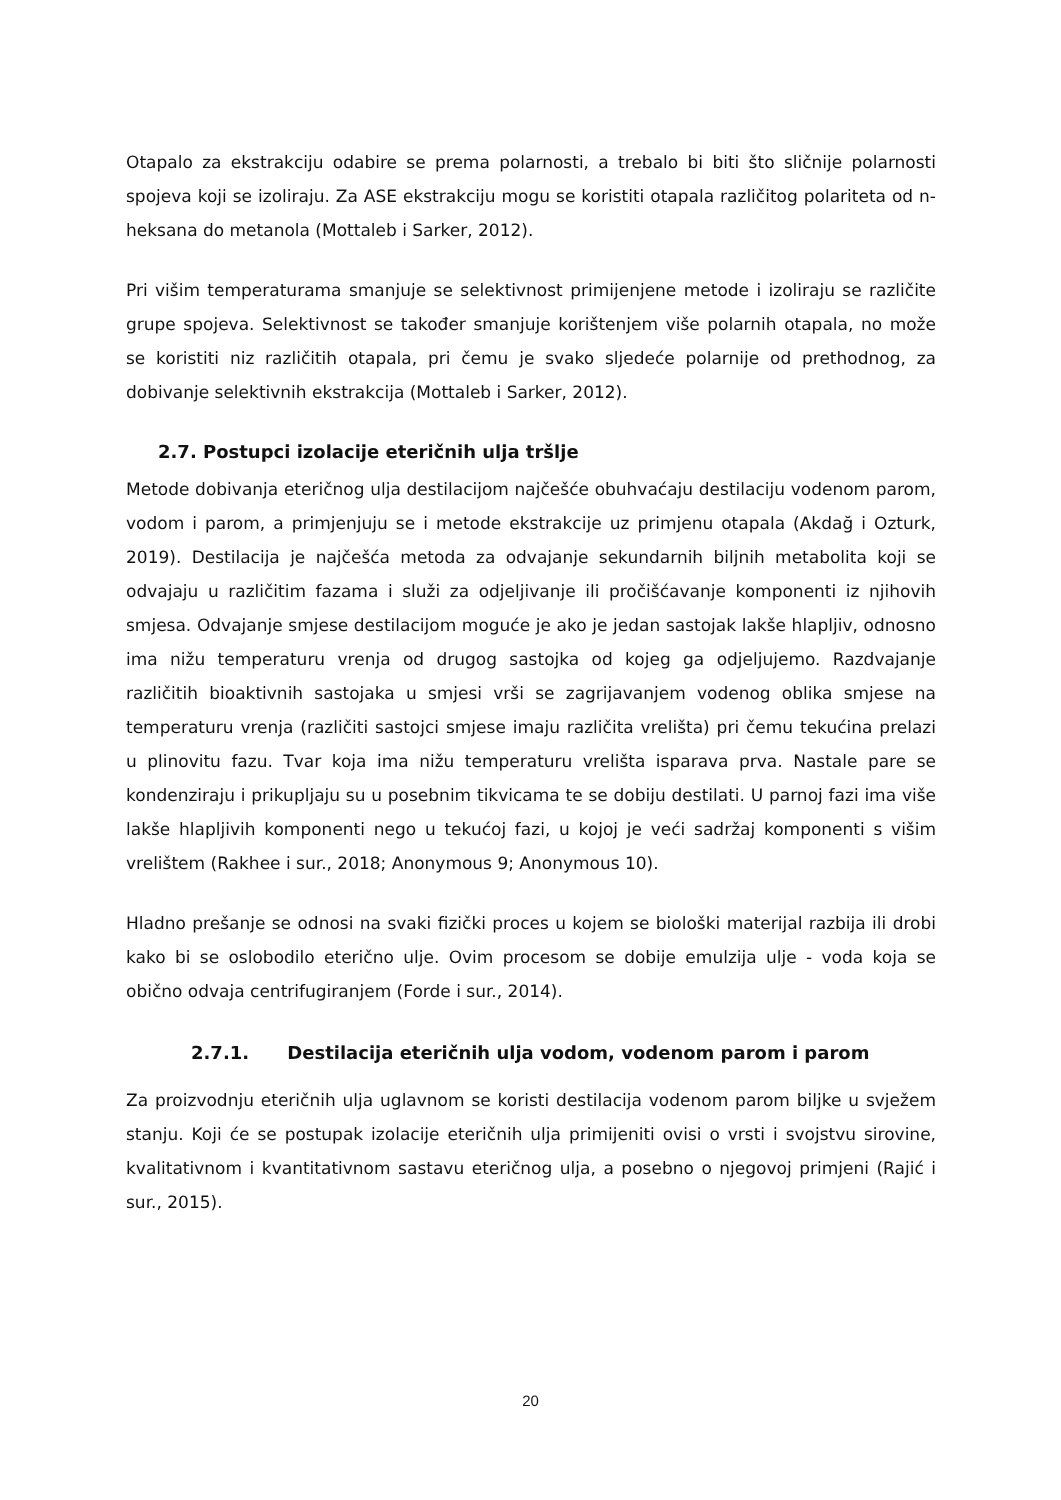Otapalo za ekstrakciju odabire se prema polarnosti, a trebalo bi biti što sličnije polarnosti spojeva koji se izoliraju. Za ASE ekstrakciju mogu se koristiti otapala različitog polariteta od n-heksana do metanola (Mottaleb i Sarker, 2012).
Pri višim temperaturama smanjuje se selektivnost primijenjene metode i izoliraju se različite grupe spojeva. Selektivnost se također smanjuje korištenjem više polarnih otapala, no može se koristiti niz različitih otapala, pri čemu je svako sljedeće polarnije od prethodnog, za dobivanje selektivnih ekstrakcija (Mottaleb i Sarker, 2012).
2.7. Postupci izolacije eteričnih ulja tršlje
Metode dobivanja eteričnog ulja destilacijom najčešće obuhvaćaju destilaciju vodenom parom, vodom i parom, a primjenjuju se i metode ekstrakcije uz primjenu otapala (Akdağ i Ozturk, 2019). Destilacija je najčešća metoda za odvajanje sekundarnih biljnih metabolita koji se odvajaju u različitim fazama i služi za odjeljivanje ili pročišćavanje komponenti iz njihovih smjesa. Odvajanje smjese destilacijom moguće je ako je jedan sastojak lakše hlapljiv, odnosno ima nižu temperaturu vrenja od drugog sastojka od kojeg ga odjeljujemo. Razdvajanje različitih bioaktivnih sastojaka u smjesi vrši se zagrijavanjem vodenog oblika smjese na temperaturu vrenja (različiti sastojci smjese imaju različita vrelišta) pri čemu tekućina prelazi u plinovitu fazu. Tvar koja ima nižu temperaturu vrelišta isparava prva. Nastale pare se kondenziraju i prikupljaju su u posebnim tikvicama te se dobiju destilati. U parnoj fazi ima više lakše hlapljivih komponenti nego u tekućoj fazi, u kojoj je veći sadržaj komponenti s višim vrelištem (Rakhee i sur., 2018; Anonymous 9; Anonymous 10).
Hladno prešanje se odnosi na svaki fizički proces u kojem se biološki materijal razbija ili drobi kako bi se oslobodilo eterično ulje. Ovim procesom se dobije emulzija ulje - voda koja se obično odvaja centrifugiranjem (Forde i sur., 2014).
2.7.1. Destilacija eteričnih ulja vodom, vodenom parom i parom
Za proizvodnju eteričnih ulja uglavnom se koristi destilacija vodenom parom biljke u svježem stanju. Koji će se postupak izolacije eteričnih ulja primijeniti ovisi o vrsti i svojstvu sirovine, kvalitativnom i kvantitativnom sastavu eteričnog ulja, a posebno o njegovoj primjeni (Rajić i sur., 2015).
20